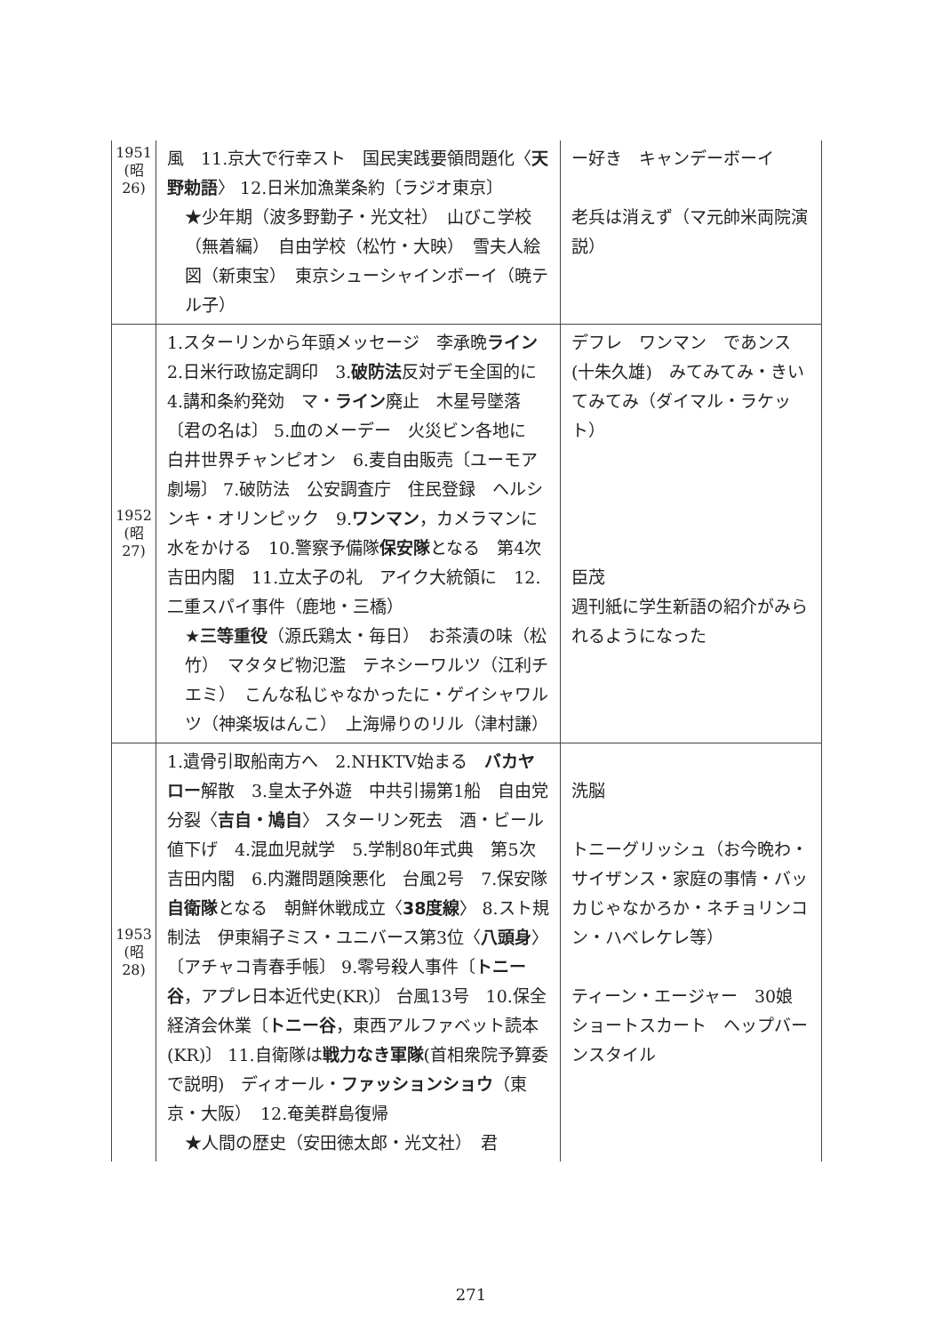| 1951 (昭 26) | 風 11.京大で行幸スト 国民実践要領問題化〈 天野勅語 〉 12.日米加漁業条約〔ラジオ東京〕 ★少年期（波多野勤子・光文社） 山びこ学校（無着編） 自由学校（松竹・大映） 雪夫人絵図（新東宝） 東京シューシャインボーイ（暁テル子） | ー好き キャンデーボーイ 老兵は消えず（マ元帥米両院演説） |
| 1952 (昭 27) | 1.スターリンから年頭メッセージ 李承晩 ライン 2.日米行政協定調印 3. 破防法 反対デモ全国的に 4.講和条約発効 マ・ ライン 廃止 木星号墜落〔君の名は〕 5.血のメーデー 火災ビン各地に 白井世界チャンピオン 6.麦自由販売〔ユーモア劇場〕 7.破防法 公安調査庁 住民登録 ヘルシンキ・オリンピック 9. ワンマン ，カメラマンに水をかける 10.警察予備隊 保安隊 となる 第4次吉田内閣 11.立太子の礼 アイク大統領に 12.二重スパイ事件（鹿地・三橋） ★ 三等重役 （源氏鶏太・毎日） お茶漬の味（松竹） マタタビ物氾濫 テネシーワルツ（江利チエミ） こんな私じゃなかったに・ゲイシャワルツ（神楽坂はんこ） 上海帰りのリル（津村謙） | デフレ ワンマン であンス(十朱久雄) みてみてみ・きいてみてみ（ダイマル・ラケット） 臣茂 週刊紙に学生新語の紹介がみられるようになった |
| 1953 (昭 28) | 1.遺骨引取船南方へ 2.NHKTV始まる バカヤロー 解散 3.皇太子外遊 中共引揚第1船 自由党分裂〈 吉自・鳩自 〉 スターリン死去 酒・ビール値下げ 4.混血児就学 5.学制80年式典 第5次吉田内閣 6.内灘問題険悪化 台風2号 7.保安隊 自衛隊 となる 朝鮮休戦成立〈 38度線 〉 8.スト規制法 伊東絹子ミス・ユニバース第3位〈 八頭身 〉〔アチャコ青春手帳〕 9.零号殺人事件〔 トニー谷 ，アプレ日本近代史(KR)〕 台風13号 10.保全経済会休業〔 トニー谷 ，東西アルファベット読本(KR)〕 11.自衛隊は 戦力なき軍隊 (首相衆院予算委で説明) ディオール・ ファッションショウ （東京・大阪） 12.奄美群島復帰 ★人間の歴史（安田徳太郎・光文社） 君 | 洗脳 トニーグリッシュ（お今晩わ・サイザンス・家庭の事情・バッカじゃなかろか・ネチョリンコン・ハベレケレ等） ティーン・エージャー 30娘 ショートスカート ヘップバーンスタイル |
271